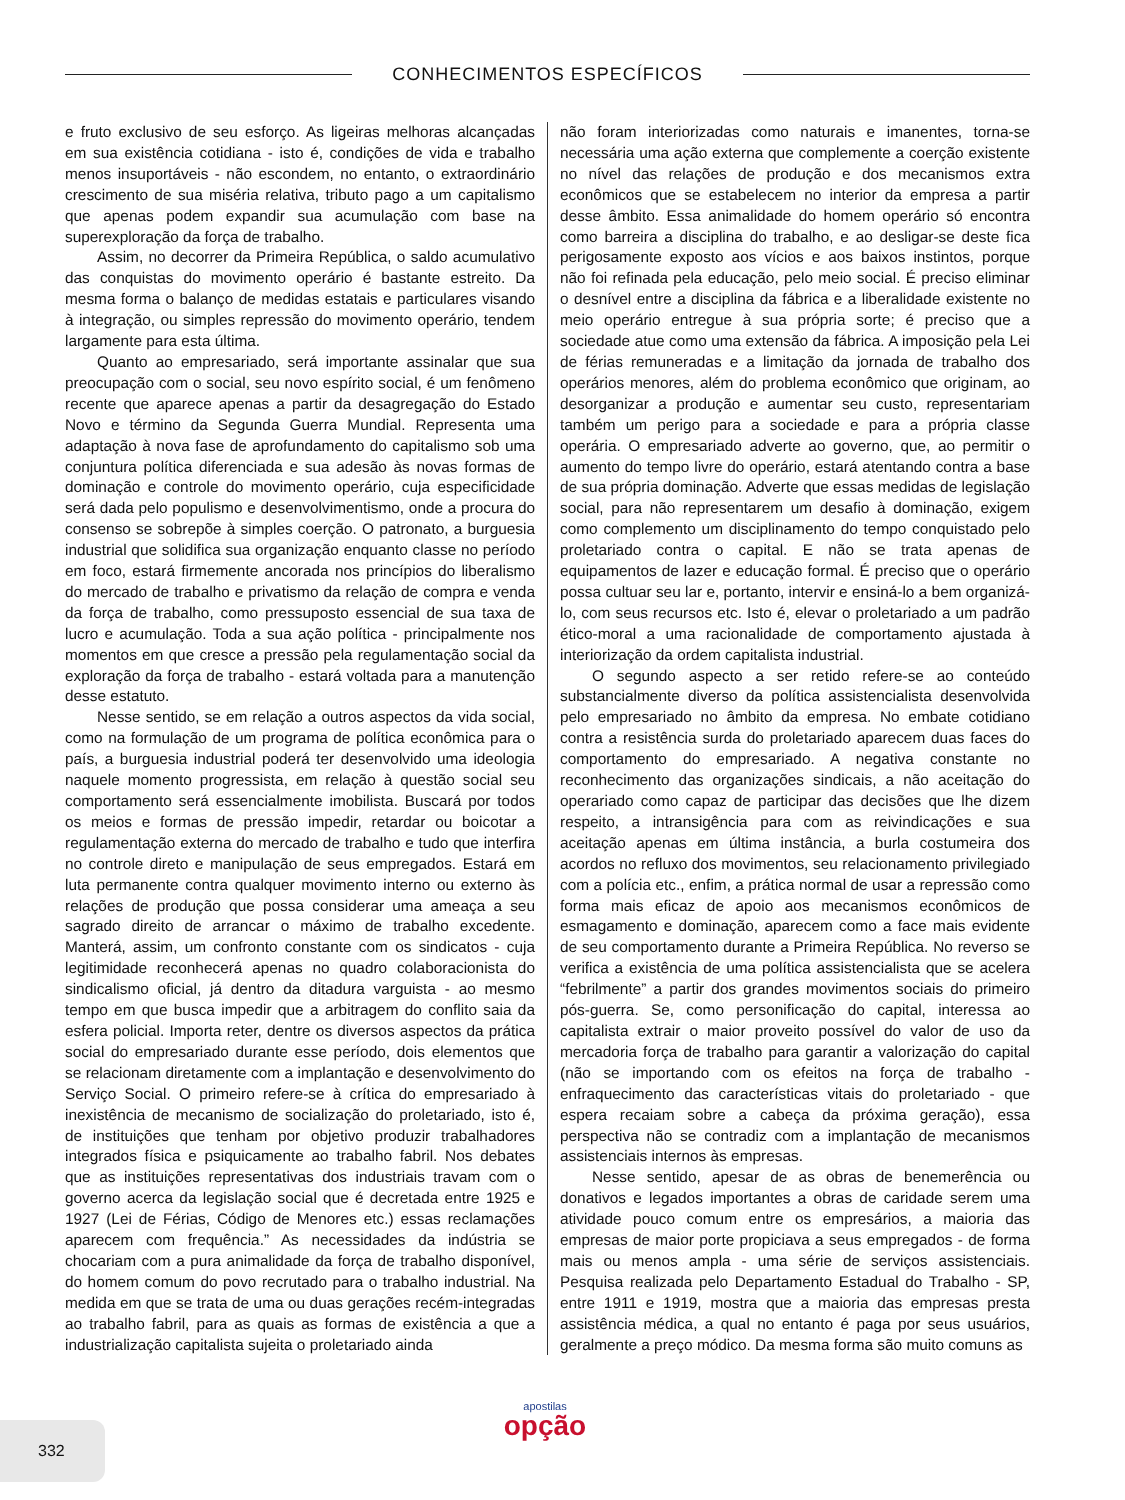CONHECIMENTOS ESPECÍFICOS
e fruto exclusivo de seu esforço. As ligeiras melhoras alcançadas em sua existência cotidiana - isto é, condições de vida e trabalho menos insuportáveis - não escondem, no entanto, o extraordinário crescimento de sua miséria relativa, tributo pago a um capitalismo que apenas podem expandir sua acumulação com base na superexploração da força de trabalho.
Assim, no decorrer da Primeira República, o saldo acumulativo das conquistas do movimento operário é bastante estreito. Da mesma forma o balanço de medidas estatais e particulares visando à integração, ou simples repressão do movimento operário, tendem largamente para esta última.
Quanto ao empresariado, será importante assinalar que sua preocupação com o social, seu novo espírito social, é um fenômeno recente que aparece apenas a partir da desagregação do Estado Novo e término da Segunda Guerra Mundial. Representa uma adaptação à nova fase de aprofundamento do capitalismo sob uma conjuntura política diferenciada e sua adesão às novas formas de dominação e controle do movimento operário, cuja especificidade será dada pelo populismo e desenvolvimentismo, onde a procura do consenso se sobrepõe à simples coerção. O patronato, a burguesia industrial que solidifica sua organização enquanto classe no período em foco, estará firmemente ancorada nos princípios do liberalismo do mercado de trabalho e privatismo da relação de compra e venda da força de trabalho, como pressuposto essencial de sua taxa de lucro e acumulação. Toda a sua ação política - principalmente nos momentos em que cresce a pressão pela regulamentação social da exploração da força de trabalho - estará voltada para a manutenção desse estatuto.
Nesse sentido, se em relação a outros aspectos da vida social, como na formulação de um programa de política econômica para o país, a burguesia industrial poderá ter desenvolvido uma ideologia naquele momento progressista, em relação à questão social seu comportamento será essencialmente imobilista. Buscará por todos os meios e formas de pressão impedir, retardar ou boicotar a regulamentação externa do mercado de trabalho e tudo que interfira no controle direto e manipulação de seus empregados. Estará em luta permanente contra qualquer movimento interno ou externo às relações de produção que possa considerar uma ameaça a seu sagrado direito de arrancar o máximo de trabalho excedente. Manterá, assim, um confronto constante com os sindicatos - cuja legitimidade reconhecerá apenas no quadro colaboracionista do sindicalismo oficial, já dentro da ditadura varguista - ao mesmo tempo em que busca impedir que a arbitragem do conflito saia da esfera policial. Importa reter, dentre os diversos aspectos da prática social do empresariado durante esse período, dois elementos que se relacionam diretamente com a implantação e desenvolvimento do Serviço Social. O primeiro refere-se à crítica do empresariado à inexistência de mecanismo de socialização do proletariado, isto é, de instituições que tenham por objetivo produzir trabalhadores integrados física e psiquicamente ao trabalho fabril. Nos debates que as instituições representativas dos industriais travam com o governo acerca da legislação social que é decretada entre 1925 e 1927 (Lei de Férias, Código de Menores etc.) essas reclamações aparecem com frequência.” As necessidades da indústria se chocariam com a pura animalidade da força de trabalho disponível, do homem comum do povo recrutado para o trabalho industrial. Na medida em que se trata de uma ou duas gerações recém-integradas ao trabalho fabril, para as quais as formas de existência a que a industrialização capitalista sujeita o proletariado ainda
não foram interiorizadas como naturais e imanentes, torna-se necessária uma ação externa que complemente a coerção existente no nível das relações de produção e dos mecanismos extra econômicos que se estabelecem no interior da empresa a partir desse âmbito. Essa animalidade do homem operário só encontra como barreira a disciplina do trabalho, e ao desligar-se deste fica perigosamente exposto aos vícios e aos baixos instintos, porque não foi refinada pela educação, pelo meio social. É preciso eliminar o desnível entre a disciplina da fábrica e a liberalidade existente no meio operário entregue à sua própria sorte; é preciso que a sociedade atue como uma extensão da fábrica. A imposição pela Lei de férias remuneradas e a limitação da jornada de trabalho dos operários menores, além do problema econômico que originam, ao desorganizar a produção e aumentar seu custo, representariam também um perigo para a sociedade e para a própria classe operária. O empresariado adverte ao governo, que, ao permitir o aumento do tempo livre do operário, estará atentando contra a base de sua própria dominação. Adverte que essas medidas de legislação social, para não representarem um desafio à dominação, exigem como complemento um disciplinamento do tempo conquistado pelo proletariado contra o capital. E não se trata apenas de equipamentos de lazer e educação formal. É preciso que o operário possa cultuar seu lar e, portanto, intervir e ensiná-lo a bem organizá-lo, com seus recursos etc. Isto é, elevar o proletariado a um padrão ético-moral a uma racionalidade de comportamento ajustada à interiorização da ordem capitalista industrial.
O segundo aspecto a ser retido refere-se ao conteúdo substancialmente diverso da política assistencialista desenvolvida pelo empresariado no âmbito da empresa. No embate cotidiano contra a resistência surda do proletariado aparecem duas faces do comportamento do empresariado. A negativa constante no reconhecimento das organizações sindicais, a não aceitação do operariado como capaz de participar das decisões que lhe dizem respeito, a intransigência para com as reivindicações e sua aceitação apenas em última instância, a burla costumeira dos acordos no refluxo dos movimentos, seu relacionamento privilegiado com a polícia etc., enfim, a prática normal de usar a repressão como forma mais eficaz de apoio aos mecanismos econômicos de esmagamento e dominação, aparecem como a face mais evidente de seu comportamento durante a Primeira República. No reverso se verifica a existência de uma política assistencialista que se acelera “febrilmente” a partir dos grandes movimentos sociais do primeiro pós-guerra. Se, como personificação do capital, interessa ao capitalista extrair o maior proveito possível do valor de uso da mercadoria força de trabalho para garantir a valorização do capital (não se importando com os efeitos na força de trabalho - enfraquecimento das características vitais do proletariado - que espera recaiam sobre a cabeça da próxima geração), essa perspectiva não se contradiz com a implantação de mecanismos assistenciais internos às empresas.
Nesse sentido, apesar de as obras de benemerência ou donativos e legados importantes a obras de caridade serem uma atividade pouco comum entre os empresários, a maioria das empresas de maior porte propiciava a seus empregados - de forma mais ou menos ampla - uma série de serviços assistenciais. Pesquisa realizada pelo Departamento Estadual do Trabalho - SP, entre 1911 e 1919, mostra que a maioria das empresas presta assistência médica, a qual no entanto é paga por seus usuários, geralmente a preço módico. Da mesma forma são muito comuns as
332
apostilas
opção